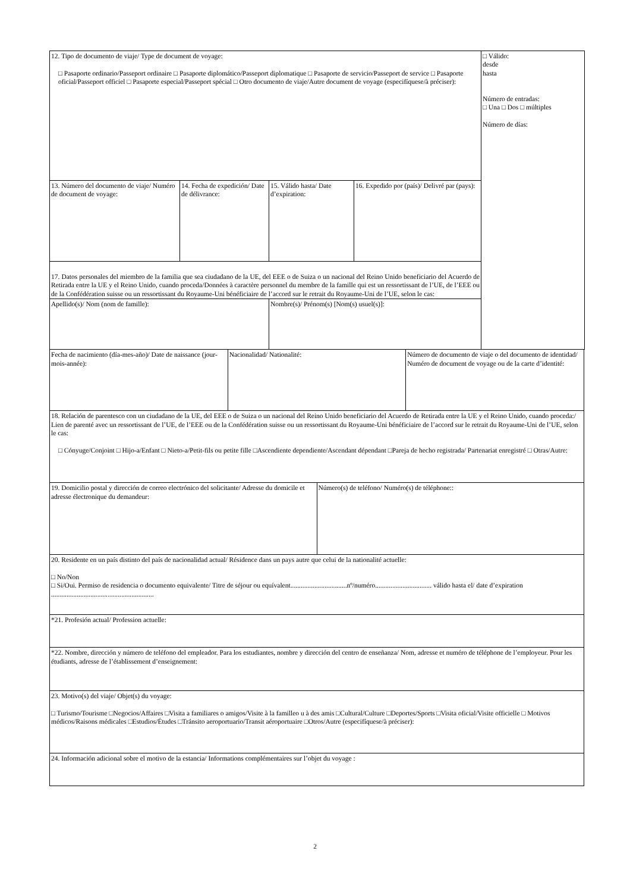| 12. Tipo de documento de viaje/ Type de document de voyage: □ Pasaporte ordinario/Passeport ordinaire □ Pasaporte diplomático/Passeport diplomatique □ Pasaporte de servicio/Passeport de service □ Pasaporte oficial/Passeport officiel □ Pasaporte especial/Passeport spécial □ Otro documento de viaje/Autre document de voyage (especifíquese/à préciser): | | | | □ Válido: desde hasta Número de entradas: □ Una □ Dos □ múltiples Número de días: |
| 13. Número del documento de viaje/ Numéro de document de voyage: | 14. Fecha de expedición/ Date de délivrance: | 15. Válido hasta/ Date d’expiration: | 16. Expedido por (país)/ Delivré par (pays): | |
| 17. Datos personales del miembro de la familia que sea ciudadano de la UE, del EEE o de Suiza o un nacional del Reino Unido beneficiario del Acuerdo de Retirada entre la UE y el Reino Unido, cuando proceda/Données à caractère personnel du membre de la famille qui est un ressortissant de l’UE, de l’EEE ou de la Confédération suisse ou un ressortissant du Royaume-Uni bénéficiaire de l’accord sur le retrait du Royaume-Uni de l’UE, selon le cas: | | | | |
| Apellido(s)/ Nom (nom de famille): | | Nombre(s)/ Prénom(s) [Nom(s) usuel(s)]: | | |
| Fecha de nacimiento (día-mes-año)/ Date de naissance (jour-mois-année): | Nacionalidad/ Nationalité: | Número de documento de viaje o del documento de identidad/ Numéro de document de voyage ou de la carte d’identité: |
| 18. Relación de parentesco con un ciudadano de la UE, del EEE o de Suiza o un nacional del Reino Unido beneficiario del Acuerdo de Retirada entre la UE y el Reino Unido, cuando proceda:/ Lien de parenté avec un ressortissant de l’UE, de l’EEE ou de la Confédération suisse ou un ressortissant du Royaume-Uni bénéficiaire de l’accord sur le retrait du Royaume-Uni de l’UE, selon le cas: □ Cónyuge/Conjoint □ Hijo-a/Enfant □ Nieto-a/Petit-fils ou petite fille □Ascendiente dependiente/Ascendant dépendant □Pareja de hecho registrada/ Partenariat enregistré □ Otras/Autre: | |
| 19. Domicilio postal y dirección de correo electrónico del solicitante/ Adresse du domicile et adresse électronique du demandeur: | Número(s) de teléfono/ Numéro(s) de téléphone:: |
| 20. Residente en un país distinto del país de nacionalidad actual/ Résidence dans un pays autre que celui de la nationalité actuelle: □ No/Non □ Si/Oui. Permiso de residencia o documento equivalente/ Titre de séjour ou equívalent.................................nº/numéro................................. válido hasta el/ date d’expiration ............................................................ | |
| *21. Profesión actual/ Profession actuelle: | |
| *22. Nombre, dirección y número de teléfono del empleador. Para los estudiantes, nombre y dirección del centro de enseñanza/ Nom, adresse et numéro de téléphone de l’employeur. Pour les étudiants, adresse de l’établissement d’enseignement: | |
| 23. Motivo(s) del viaje/ Objet(s) du voyage: □ Turismo/Tourisme □Negocios/Affaires □Visita a familiares o amigos/Visite à la familleo u à des amis □Cultural/Culture □Deportes/Sports □Visita oficial/Visite officielle □ Motivos médicos/Raisons médicales □Estudios/Études □Tránsito aeroportuario/Transit aéroportuaire □Otros/Autre (especifíquese/à préciser): | |
| 24. Información adicional sobre el motivo de la estancia/ Informations complémentaires sur l’objet du voyage : | |
2